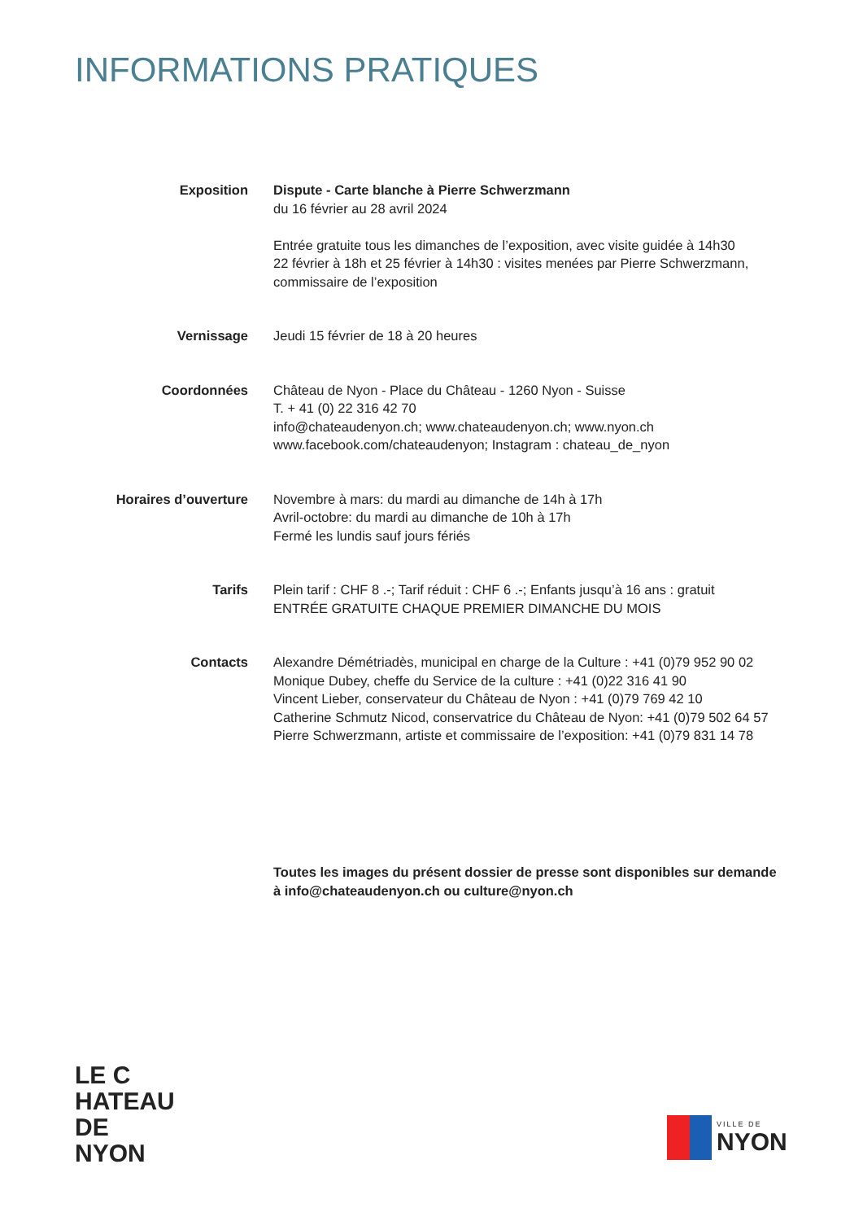INFORMATIONS PRATIQUES
Exposition Dispute - Carte blanche à Pierre Schwerzmann
du 16 février au 28 avril 2024
Entrée gratuite tous les dimanches de l’exposition, avec visite guidée à 14h30
22 février à 18h et 25 février à 14h30 : visites menées par Pierre Schwerzmann, commissaire de l’exposition
Vernissage Jeudi 15 février de 18 à 20 heures
Coordonnées Château de Nyon - Place du Château - 1260 Nyon - Suisse
T. + 41 (0) 22 316 42 70
info@chateaudenyon.ch; www.chateaudenyon.ch; www.nyon.ch
www.facebook.com/chateaudenyon; Instagram : chateau_de_nyon
Horaires d’ouverture Novembre à mars: du mardi au dimanche de 14h à 17h
Avril-octobre: du mardi au dimanche de 10h à 17h
Fermé les lundis sauf jours fériés
Tarifs Plein tarif : CHF 8 .-; Tarif réduit : CHF 6 .-; Enfants jusqu’à 16 ans : gratuit
ENTRÉE GRATUITE CHAQUE PREMIER DIMANCHE DU MOIS
Contacts Alexandre Démétriadès, municipal en charge de la Culture : +41 (0)79 952 90 02
Monique Dubey, cheffe du Service de la culture : +41 (0)22 316 41 90
Vincent Lieber, conservateur du Château de Nyon : +41 (0)79 769 42 10
Catherine Schmutz Nicod, conservatrice du Château de Nyon: +41 (0)79 502 64 57
Pierre Schwerzmann, artiste et commissaire de l’exposition: +41 (0)79 831 14 78
Toutes les images du présent dossier de presse sont disponibles sur demande
à info@chateaudenyon.ch ou culture@nyon.ch
LE C
HATEAU
DE
NYON
VILLE DE
NYON